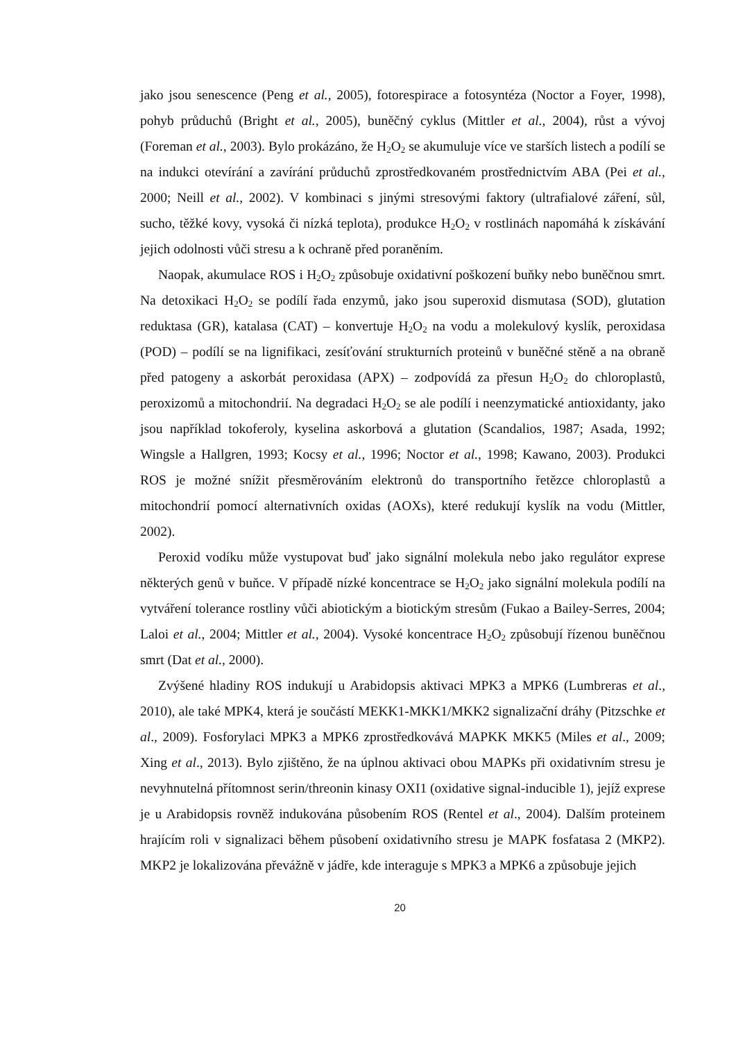jako jsou senescence (Peng et al., 2005), fotorespirace a fotosyntéza (Noctor a Foyer, 1998), pohyb průduchů (Bright et al., 2005), buněčný cyklus (Mittler et al., 2004), růst a vývoj (Foreman et al., 2003). Bylo prokázáno, že H<sub>2</sub>O<sub>2</sub> se akumuluje více ve starších listech a podílí se na indukci otevírání a zavírání průduchů zprostředkovaném prostřednictvím ABA (Pei et al., 2000; Neill et al., 2002). V kombinaci s jinými stresovými faktory (ultrafialové záření, sůl, sucho, těžké kovy, vysoká či nízká teplota), produkce H<sub>2</sub>O<sub>2</sub> v rostlinách napomáhá k získávání jejich odolnosti vůči stresu a k ochraně před poraněním.
Naopak, akumulace ROS i H<sub>2</sub>O<sub>2</sub> způsobuje oxidativní poškození buňky nebo buněčnou smrt. Na detoxikaci H<sub>2</sub>O<sub>2</sub> se podílí řada enzymů, jako jsou superoxid dismutasa (SOD), glutation reduktasa (GR), katalasa (CAT) – konvertuje H<sub>2</sub>O<sub>2</sub> na vodu a molekulový kyslík, peroxidasa (POD) – podílí se na lignifikaci, zesíťování strukturních proteinů v buněčné stěně a na obraně před patogeny a askorbát peroxidasa (APX) – zodpovídá za přesun H<sub>2</sub>O<sub>2</sub> do chloroplastů, peroxizomů a mitochondrií. Na degradaci H<sub>2</sub>O<sub>2</sub> se ale podílí i neenzymatické antioxidanty, jako jsou například tokoferoly, kyselina askorbová a glutation (Scandalios, 1987; Asada, 1992; Wingsle a Hallgren, 1993; Kocsy et al., 1996; Noctor et al., 1998; Kawano, 2003). Produkci ROS je možné snížit přesměrováním elektronů do transportního řetězce chloroplastů a mitochondrií pomocí alternativních oxidas (AOXs), které redukují kyslík na vodu (Mittler, 2002).
Peroxid vodíku může vystupovat buď jako signální molekula nebo jako regulátor exprese některých genů v buňce. V případě nízké koncentrace se H<sub>2</sub>O<sub>2</sub> jako signální molekula podílí na vytváření tolerance rostliny vůči abiotickým a biotickým stresům (Fukao a Bailey-Serres, 2004; Laloi et al., 2004; Mittler et al., 2004). Vysoké koncentrace H<sub>2</sub>O<sub>2</sub> způsobují řízenou buněčnou smrt (Dat et al., 2000).
Zvýšené hladiny ROS indukují u Arabidopsis aktivaci MPK3 a MPK6 (Lumbreras et al., 2010), ale také MPK4, která je součástí MEKK1-MKK1/MKK2 signalizační dráhy (Pitzschke et al., 2009). Fosforylaci MPK3 a MPK6 zprostředkovává MAPKK MKK5 (Miles et al., 2009; Xing et al., 2013). Bylo zjištěno, že na úplnou aktivaci obou MAPKs při oxidativním stresu je nevyhnutelná přítomnost serin/threonin kinasy OXI1 (oxidative signal-inducible 1), jejíž exprese je u Arabidopsis rovněž indukována působením ROS (Rentel et al., 2004). Dalším proteinem hrajícím roli v signalizaci během působení oxidativního stresu je MAPK fosfatasa 2 (MKP2). MKP2 je lokalizována převážně v jádře, kde interaguje s MPK3 a MPK6 a způsobuje jejich
20